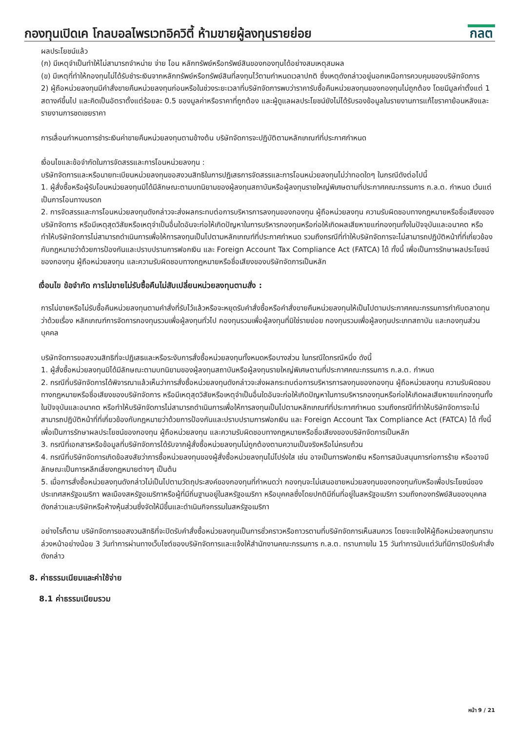กองทุนเปิดเค โกลบอลไพรเวทอิควิตี้ ห้ามขายผู้ลงทุนรายย่อย
กลต
ผลประโยชน์แล้ว
(ก) มีเหตุจำเป็นทำให้ไม่สามารถจำหน่าย จ่าย โอน หลักทรัพย์หรือทรัพย์สินของกองทุนได้อย่างสมเหตุสมผล
(ข) มีเหตุที่ทำให้กองทุนไม่ได้รับชำระเงินจากหลักทรัพย์หรือทรัพย์สินที่ลงทุนไว้ตามกำหนดเวลาปกติ ซึ่งเหตุดังกล่าวอยู่นอกเหนือการควบคุมของบริษัทจัดการ
2) ผู้ถือหน่วยลงทุนมีคำสั่งขายคืนหน่วยลงทุนก่อนหรือในช่วงระยะเวลาที่บริษัทจัดการพบว่าราคารับซื้อคืนหน่วยลงทุนของกองทุนไม่ถูกต้อง โดยมีมูลค่าตั้งแต่ 1 สตางค์ขึ้นไป และคิดเป็นอัตราตั้งแต่ร้อยละ 0.5 ของมูลค่าหรือราคาที่ถูกต้อง และผู้ดูแลผลประโยชน์ยังไม่ได้รับรองข้อมูลในรายงานการแก้ไขราคาย้อนหลังและรายงานการชดเชยราคา
การเลื่อนกำหนดการชำระเงินค่าขายคืนหน่วยลงทุนตามข้างต้น บริษัทจัดการจะปฏิบัติตามหลักเกณฑ์ที่ประกาศกำหนด
เงื่อนไขและข้อจำกัดในการจัดสรรและการโอนหน่วยลงทุน :
บริษัทจัดการและหรือนายทะเบียนหน่วยลงทุนขอสงวนสิทธิในการปฏิเสธการจัดสรรและการโอนหน่วยลงทุนไม่ว่าทอดใดๆ ในกรณีดังต่อไปนี้
1. ผู้สั่งซื้อหรือผู้รับโอนหน่วยลงทุนมิได้มีลักษณะตามบทนิยามของผู้ลงทุนสถาบันหรือผู้ลงทุนรายใหญ่พิเศษตามที่ประกาศคณะกรรมการ ก.ล.ต. กำหนด เว้นแต่เป็นการโอนทางมรดก
2. การจัดสรรและการโอนหน่วยลงทุนดังกล่าวจะส่งผลกระทบต่อการบริหารการลงทุนของกองทุน ผู้ถือหน่วยลงทุน ความรับผิดชอบทางกฎหมายหรือชื่อเสียงของบริษัทจัดการ หรือมีเหตุสุดวิสัยหรือเหตุจำเป็นอื่นใดอันจะก่อให้เกิดปัญหาในการบริหารกองทุนหรือก่อให้เกิดผลเสียหายแก่กองทุนทั้งในปัจจุบันและอนาคต หรือทำให้บริษัทจัดการไม่สามารถดำเนินการเพื่อให้การลงทุนเป็นไปตามหลักเกณฑ์ที่ประกาศกำหนด รวมถึงกรณีที่ทำให้บริษัทจัดการจะไม่สามารถปฏิบัติหน้าที่ที่เกี่ยวข้องกับกฎหมายว่าด้วยการป้องกันและปราบปรามการฟอกเงิน และ Foreign Account Tax Compliance Act (FATCA) ได้ ทั้งนี้ เพื่อเป็นการรักษาผลประโยชน์ของกองทุน ผู้ถือหน่วยลงทุน และความรับผิดชอบทางกฎหมายหรือชื่อเสียงของบริษัทจัดการเป็นหลัก
เงื่อนไข ข้อจำกัด การไม่ขายไม่รับซื้อคืนไม่สับเปลี่ยนหน่วยลงทุนตามสั่ง :
การไม่ขายหรือไม่รับซื้อคืนหน่วยลงทุนตามคำสั่งที่รับไว้แล้วหรือจะหยุดรับคำสั่งซื้อหรือคำสั่งขายคืนหน่วยลงทุนให้เป็นไปตามประกาศคณะกรรมการกำกับตลาดทุนว่าด้วยเรื่อง หลักเกณฑ์การจัดการกองทุนรวมเพื่อผู้ลงทุนทั่วไป กองทุนรวมเพื่อผู้ลงทุนที่มิใช่รายย่อย กองทุนรวมเพื่อผู้ลงทุนประเภทสถาบัน และกองทุนส่วนบุคคล
บริษัทจัดการขอสงวนสิทธิที่จะปฏิเสธและหรือระงับการสั่งซื้อหน่วยลงทุนทั้งหมดหรือบางส่วน ในกรณีใดกรณีหนึ่ง ดังนี้
1. ผู้สั่งซื้อหน่วยลงทุนมิได้มีลักษณะตามบทนิยามของผู้ลงทุนสถาบันหรือผู้ลงทุนรายใหญ่พิเศษตามที่ประกาศคณะกรรมการ ก.ล.ต. กำหนด
2. กรณีที่บริษัทจัดการได้พิจารณาแล้วเห็นว่าการสั่งซื้อหน่วยลงทุนดังกล่าวจะส่งผลกระทบต่อการบริหารการลงทุนของกองทุน ผู้ถือหน่วยลงทุน ความรับผิดชอบทางกฎหมายหรือชื่อเสียงของบริษัทจัดการ หรือมีเหตุสุดวิสัยหรือเหตุจำเป็นอื่นใดอันจะก่อให้เกิดปัญหาในการบริหารกองทุนหรือก่อให้เกิดผลเสียหายแก่กองทุนทั้งในปัจจุบันและอนาคต หรือทำให้บริษัทจัดการไม่สามารถดำเนินการเพื่อให้การลงทุนเป็นไปตามหลักเกณฑ์ที่ประกาศกำหนด รวมถึงกรณีที่ทำให้บริษัทจัดการจะไม่สามารถปฏิบัติหน้าที่ที่เกี่ยวข้องกับกฎหมายว่าด้วยการป้องกันและปราบปรามการฟอกเงิน และ Foreign Account Tax Compliance Act (FATCA) ได้ ทั้งนี้ เพื่อเป็นการรักษาผลประโยชน์ของกองทุน ผู้ถือหน่วยลงทุน และความรับผิดชอบทางกฎหมายหรือชื่อเสียงของบริษัทจัดการเป็นหลัก
3. กรณีที่เอกสารหรือข้อมูลที่บริษัทจัดการได้รับจากผู้สั่งซื้อหน่วยลงทุนไม่ถูกต้องตามความเป็นจริงหรือไม่ครบถ้วน
4. กรณีที่บริษัทจัดการเกิดข้อสงสัยว่าการซื้อหน่วยลงทุนของผู้สั่งซื้อหน่วยลงทุนไม่โปร่งใส เช่น อาจเป็นการฟอกเงิน หรือการสนับสนุนการก่อการร้าย หรืออาจมีลักษณะเป็นการหลีกเลี่ยงกฎหมายต่างๆ เป็นต้น
5. เมื่อการสั่งซื้อหน่วยลงทุนดังกล่าวไม่เป็นไปตามวัตถุประสงค์ของกองทุนที่กำหนดว่า กองทุนจะไม่เสนอขายหน่วยลงทุนของกองทุนกับหรือเพื่อประโยชน์ของประเทศสหรัฐอเมริกา พลเมืองสหรัฐอเมริกาหรือผู้ที่มีถิ่นฐานอยู่ในสหรัฐอเมริกา หรือบุคคลซึ่งโดยปกติมีถิ่นที่อยู่ในสหรัฐอเมริกา รวมถึงกองทรัพย์สินของบุคคลดังกล่าวและบริษัทหรือห้างหุ้นส่วนซึ่งจัดให้มีขึ้นและดำเนินกิจกรรมในสหรัฐอเมริกา
อย่างไรก็ตาม บริษัทจัดการขอสงวนสิทธิที่จะปิดรับคำสั่งซื้อหน่วยลงทุนเป็นการชั่วคราวหรือถาวรตามที่บริษัทจัดการเห็นสมควร โดยจะแจ้งให้ผู้ถือหน่วยลงทุนทราบล่วงหน้าอย่างน้อย 3 วันทำการผ่านทางเว็บไซต์ของบริษัทจัดการและแจ้งให้สำนักงานคณะกรรมการ ก.ล.ต. ทราบภายใน 15 วันทำการนับแต่วันที่มีการปิดรับคำสั่งดังกล่าว
8. ค่าธรรมเนียมและค่าใช้จ่าย
8.1 ค่าธรรมเนียมรวม
หน้า 9 / 21